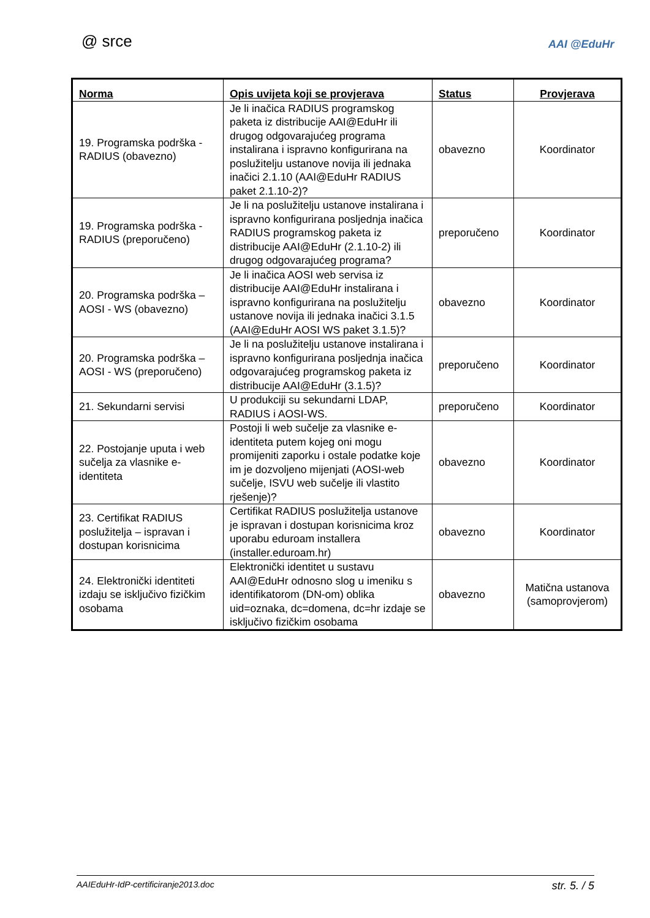@ srce AAI @EduHr
| Norma | Opis uvijeta koji se provjerava | Status | Provjerava |
| --- | --- | --- | --- |
| 19. Programska podrška - RADIUS (obavezno) | Je li inačica RADIUS programskog paketa iz distribucije AAI@EduHr ili drugog odgovarajućeg programa instalirana i ispravno konfigurirana na poslužitelju ustanove novija ili jednaka inačici 2.1.10 (AAI@EduHr RADIUS paket 2.1.10-2)? | obavezno | Koordinator |
| 19. Programska podrška - RADIUS (preporučeno) | Je li na poslužitelju ustanove instalirana i ispravno konfigurirana posljednja inačica RADIUS programskog paketa iz distribucije AAI@EduHr (2.1.10-2) ili drugog odgovarajućeg programa? | preporučeno | Koordinator |
| 20. Programska podrška – AOSI - WS (obavezno) | Je li inačica AOSI web servisa iz distribucije AAI@EduHr instalirana i ispravno konfigurirana na poslužitelju ustanove novija ili jednaka inačici 3.1.5 (AAI@EduHr AOSI WS paket 3.1.5)? | obavezno | Koordinator |
| 20. Programska podrška – AOSI - WS (preporučeno) | Je li na poslužitelju ustanove instalirana i ispravno konfigurirana posljednja inačica odgovarajućeg programskog paketa iz distribucije AAI@EduHr (3.1.5)? | preporučeno | Koordinator |
| 21. Sekundarni servisi | U produkciji su sekundarni LDAP, RADIUS i AOSI-WS. | preporučeno | Koordinator |
| 22. Postojanje uputa i web sučelja za vlasnike e-identiteta | Postoji li web sučelje za vlasnike e-identiteta putem kojeg oni mogu promijeniti zaporku i ostale podatke koje im je dozvoljeno mijenjati (AOSI-web sučelje, ISVU web sučelje ili vlastito rješenje)? | obavezno | Koordinator |
| 23. Certifikat RADIUS poslužitelja – ispravan i dostupan korisnicima | Certifikat RADIUS poslužitelja ustanove je ispravan i dostupan korisnicima kroz uporabu eduroam installera (installer.eduroam.hr) | obavezno | Koordinator |
| 24. Elektronički identiteti izdaju se isključivo fizičkim osobama | Elektronički identitet u sustavu AAI@EduHr odnosno slog u imeniku s identifikatorom (DN-om) oblika uid=oznaka, dc=domena, dc=hr izdaje se isključivo fizičkim osobama | obavezno | Matična ustanova (samoprovjerom) |
AAIEduHr-IdP-certificiranje2013.doc str. 5. / 5